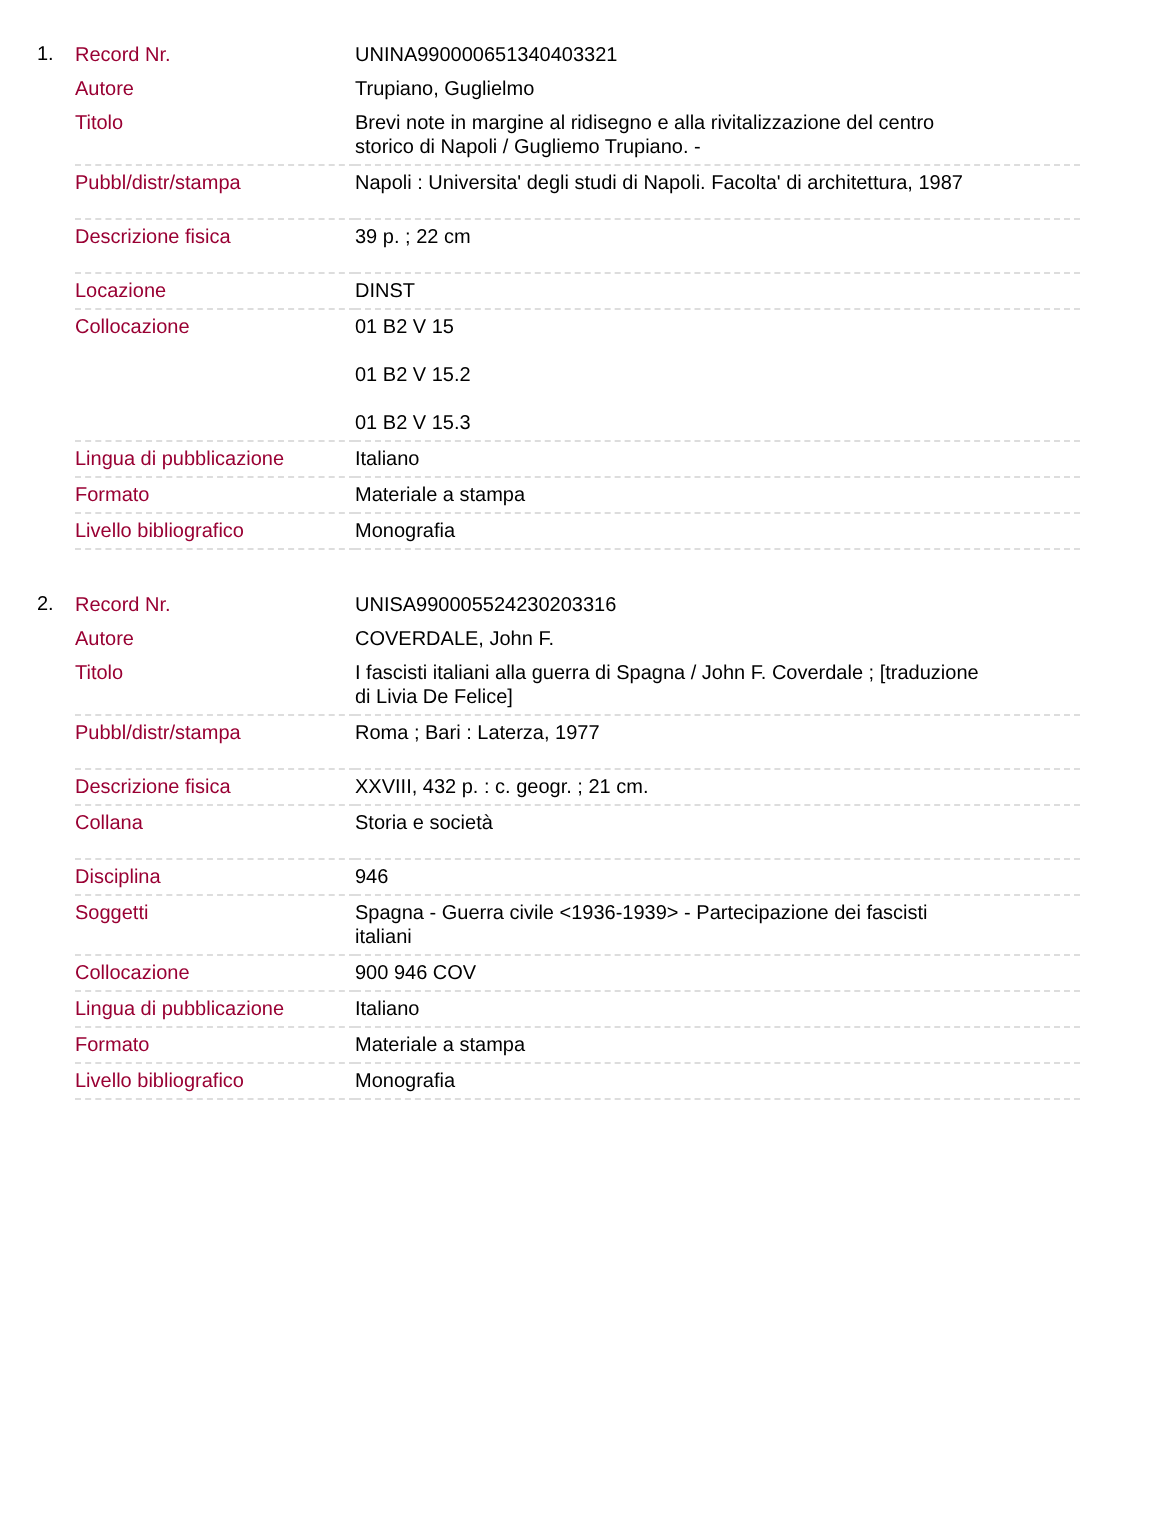1.
| Record Nr. | UNINA990000651340403321 |
| Autore | Trupiano, Guglielmo |
| Titolo | Brevi note in margine al ridisegno e alla rivitalizzazione del centro storico di Napoli / Gugliemo Trupiano. - |
| Pubbl/distr/stampa | Napoli : Universita' degli studi di Napoli. Facolta' di architettura, 1987 |
| Descrizione fisica | 39 p. ; 22 cm |
| Locazione | DINST |
| Collocazione | 01 B2 V 15 01 B2 V 15.2 01 B2 V 15.3 |
| Lingua di pubblicazione | Italiano |
| Formato | Materiale a stampa |
| Livello bibliografico | Monografia |
2.
| Record Nr. | UNISA990005524230203316 |
| Autore | COVERDALE, John F. |
| Titolo | I fascisti italiani alla guerra di Spagna / John F. Coverdale ; [traduzione di Livia De Felice] |
| Pubbl/distr/stampa | Roma ; Bari : Laterza, 1977 |
| Descrizione fisica | XXVIII, 432 p. : c. geogr. ; 21 cm. |
| Collana | Storia e società |
| Disciplina | 946 |
| Soggetti | Spagna - Guerra civile <1936-1939> - Partecipazione dei fascisti italiani |
| Collocazione | 900 946 COV |
| Lingua di pubblicazione | Italiano |
| Formato | Materiale a stampa |
| Livello bibliografico | Monografia |